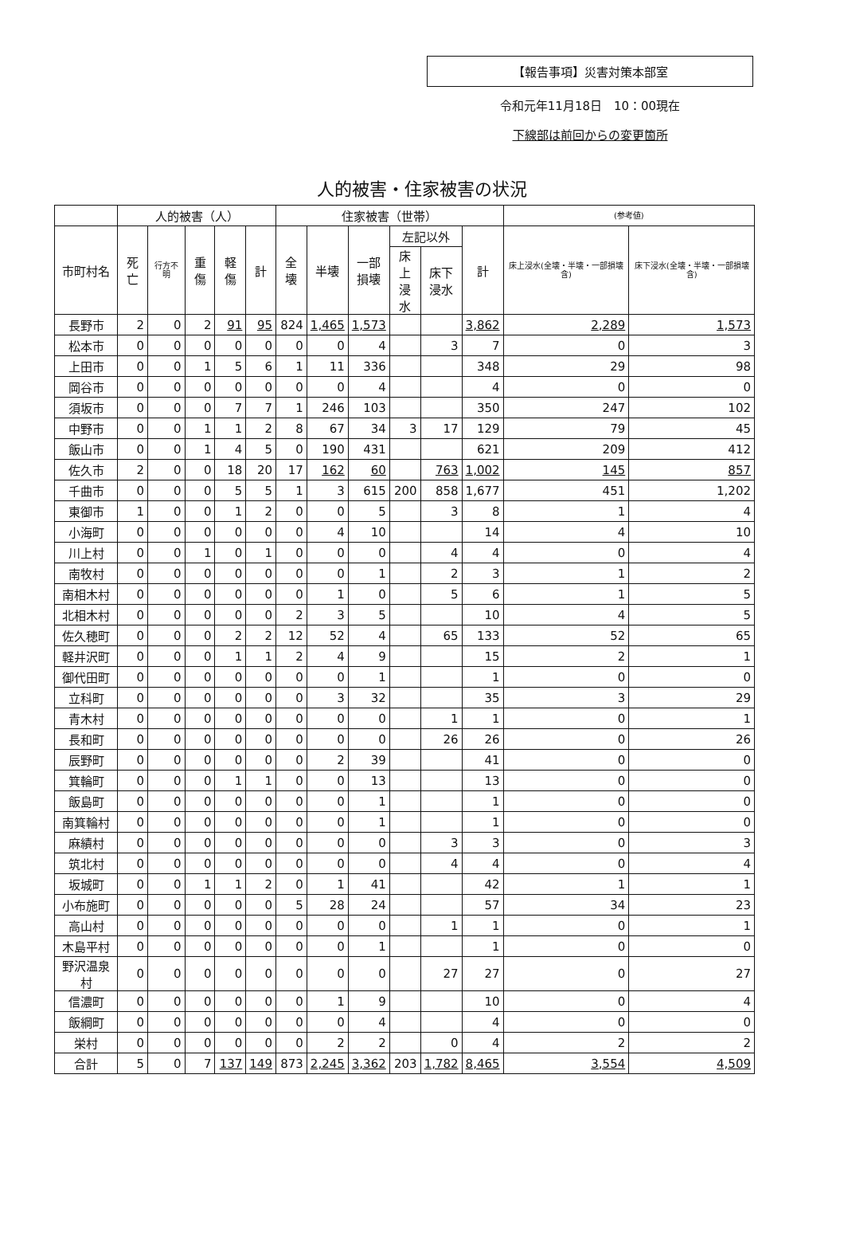【報告事項】災害対策本部室
令和元年11月18日　10：00現在
下線部は前回からの変更箇所
人的被害・住家被害の状況
| | 人的被害（人） | | | | | 住家被害（世帯） | | | | | | (参考値) | |
| --- | --- | --- | --- | --- | --- | --- | --- | --- | --- | --- | --- | --- | --- |
| 市町村名 | 死亡 | 行方不明 | 重傷 | 軽傷 | 計 | 全壊 | 半壊 | 一部 損壊 | 左記以外 | | 計 | 床上浸水(全壊・半壊・一部損壊含) | 床下浸水(全壊・半壊・一部損壊含) |
| | | | | | | | | | 床上 浸水 | 床下 浸水 | | | |
| 長野市 | 2 | 0 | 2 | 91 | 95 | 824 | 1,465 | 1,573 | | | 3,862 | 2,289 | 1,573 |
| 松本市 | 0 | 0 | 0 | 0 | 0 | 0 | 0 | 4 | | 3 | 7 | 0 | 3 |
| 上田市 | 0 | 0 | 1 | 5 | 6 | 1 | 11 | 336 | | | 348 | 29 | 98 |
| 岡谷市 | 0 | 0 | 0 | 0 | 0 | 0 | 0 | 4 | | | 4 | 0 | 0 |
| 須坂市 | 0 | 0 | 0 | 7 | 7 | 1 | 246 | 103 | | | 350 | 247 | 102 |
| 中野市 | 0 | 0 | 1 | 1 | 2 | 8 | 67 | 34 | 3 | 17 | 129 | 79 | 45 |
| 飯山市 | 0 | 0 | 1 | 4 | 5 | 0 | 190 | 431 | | | 621 | 209 | 412 |
| 佐久市 | 2 | 0 | 0 | 18 | 20 | 17 | 162 | 60 | | 763 | 1,002 | 145 | 857 |
| 千曲市 | 0 | 0 | 0 | 5 | 5 | 1 | 3 | 615 | 200 | 858 | 1,677 | 451 | 1,202 |
| 東御市 | 1 | 0 | 0 | 1 | 2 | 0 | 0 | 5 | | 3 | 8 | 1 | 4 |
| 小海町 | 0 | 0 | 0 | 0 | 0 | 0 | 4 | 10 | | | 14 | 4 | 10 |
| 川上村 | 0 | 0 | 1 | 0 | 1 | 0 | 0 | 0 | | 4 | 4 | 0 | 4 |
| 南牧村 | 0 | 0 | 0 | 0 | 0 | 0 | 0 | 1 | | 2 | 3 | 1 | 2 |
| 南相木村 | 0 | 0 | 0 | 0 | 0 | 0 | 1 | 0 | | 5 | 6 | 1 | 5 |
| 北相木村 | 0 | 0 | 0 | 0 | 0 | 2 | 3 | 5 | | | 10 | 4 | 5 |
| 佐久穂町 | 0 | 0 | 0 | 2 | 2 | 12 | 52 | 4 | | 65 | 133 | 52 | 65 |
| 軽井沢町 | 0 | 0 | 0 | 1 | 1 | 2 | 4 | 9 | | | 15 | 2 | 1 |
| 御代田町 | 0 | 0 | 0 | 0 | 0 | 0 | 0 | 1 | | | 1 | 0 | 0 |
| 立科町 | 0 | 0 | 0 | 0 | 0 | 0 | 3 | 32 | | | 35 | 3 | 29 |
| 青木村 | 0 | 0 | 0 | 0 | 0 | 0 | 0 | 0 | | 1 | 1 | 0 | 1 |
| 長和町 | 0 | 0 | 0 | 0 | 0 | 0 | 0 | 0 | | 26 | 26 | 0 | 26 |
| 辰野町 | 0 | 0 | 0 | 0 | 0 | 0 | 2 | 39 | | | 41 | 0 | 0 |
| 箕輪町 | 0 | 0 | 0 | 1 | 1 | 0 | 0 | 13 | | | 13 | 0 | 0 |
| 飯島町 | 0 | 0 | 0 | 0 | 0 | 0 | 0 | 1 | | | 1 | 0 | 0 |
| 南箕輪村 | 0 | 0 | 0 | 0 | 0 | 0 | 0 | 1 | | | 1 | 0 | 0 |
| 麻績村 | 0 | 0 | 0 | 0 | 0 | 0 | 0 | 0 | | 3 | 3 | 0 | 3 |
| 筑北村 | 0 | 0 | 0 | 0 | 0 | 0 | 0 | 0 | | 4 | 4 | 0 | 4 |
| 坂城町 | 0 | 0 | 1 | 1 | 2 | 0 | 1 | 41 | | | 42 | 1 | 1 |
| 小布施町 | 0 | 0 | 0 | 0 | 0 | 5 | 28 | 24 | | | 57 | 34 | 23 |
| 高山村 | 0 | 0 | 0 | 0 | 0 | 0 | 0 | 0 | | 1 | 1 | 0 | 1 |
| 木島平村 | 0 | 0 | 0 | 0 | 0 | 0 | 0 | 1 | | | 1 | 0 | 0 |
| 野沢温泉村 | 0 | 0 | 0 | 0 | 0 | 0 | 0 | 0 | | 27 | 27 | 0 | 27 |
| 信濃町 | 0 | 0 | 0 | 0 | 0 | 0 | 1 | 9 | | | 10 | 0 | 4 |
| 飯綱町 | 0 | 0 | 0 | 0 | 0 | 0 | 0 | 4 | | | 4 | 0 | 0 |
| 栄村 | 0 | 0 | 0 | 0 | 0 | 0 | 2 | 2 | | 0 | 4 | 2 | 2 |
| 合計 | 5 | 0 | 7 | 137 | 149 | 873 | 2,245 | 3,362 | 203 | 1,782 | 8,465 | 3,554 | 4,509 |